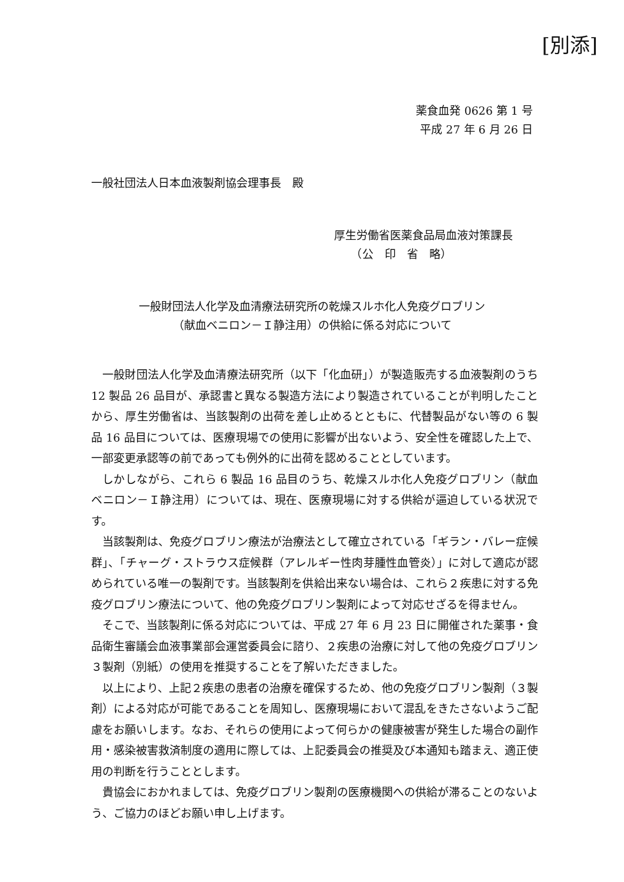[別添]
薬食血発 0626 第 1 号
平成 27 年 6 月 26 日
一般社団法人日本血液製剤協会理事長　殿
厚生労働省医薬食品局血液対策課長
　　（公　印　省　略）
一般財団法人化学及血清療法研究所の乾燥スルホ化人免疫グロブリン
（献血ベニロン－Ｉ静注用）の供給に係る対応について
一般財団法人化学及血清療法研究所（以下「化血研」）が製造販売する血液製剤のうち 12 製品 26 品目が、承認書と異なる製造方法により製造されていることが判明したことから、厚生労働省は、当該製剤の出荷を差し止めるとともに、代替製品がない等の 6 製品 16 品目については、医療現場での使用に影響が出ないよう、安全性を確認した上で、一部変更承認等の前であっても例外的に出荷を認めることとしています。
しかしながら、これら 6 製品 16 品目のうち、乾燥スルホ化人免疫グロブリン（献血ベニロン－Ｉ静注用）については、現在、医療現場に対する供給が逼迫している状況です。
当該製剤は、免疫グロブリン療法が治療法として確立されている「ギラン・バレー症候群」、「チャーグ・ストラウス症候群（アレルギー性肉芽腫性血管炎）」に対して適応が認められている唯一の製剤です。当該製剤を供給出来ない場合は、これら２疾患に対する免疫グロブリン療法について、他の免疫グロブリン製剤によって対応せざるを得ません。
そこで、当該製剤に係る対応については、平成 27 年 6 月 23 日に開催された薬事・食品衛生審議会血液事業部会運営委員会に諮り、２疾患の治療に対して他の免疫グロブリン３製剤（別紙）の使用を推奨することを了解いただきました。
以上により、上記２疾患の患者の治療を確保するため、他の免疫グロブリン製剤（３製剤）による対応が可能であることを周知し、医療現場において混乱をきたさないようご配慮をお願いします。なお、それらの使用によって何らかの健康被害が発生した場合の副作用・感染被害救済制度の適用に際しては、上記委員会の推奨及び本通知も踏まえ、適正使用の判断を行うこととします。
貴協会におかれましては、免疫グロブリン製剤の医療機関への供給が滞ることのないよう、ご協力のほどお願い申し上げます。